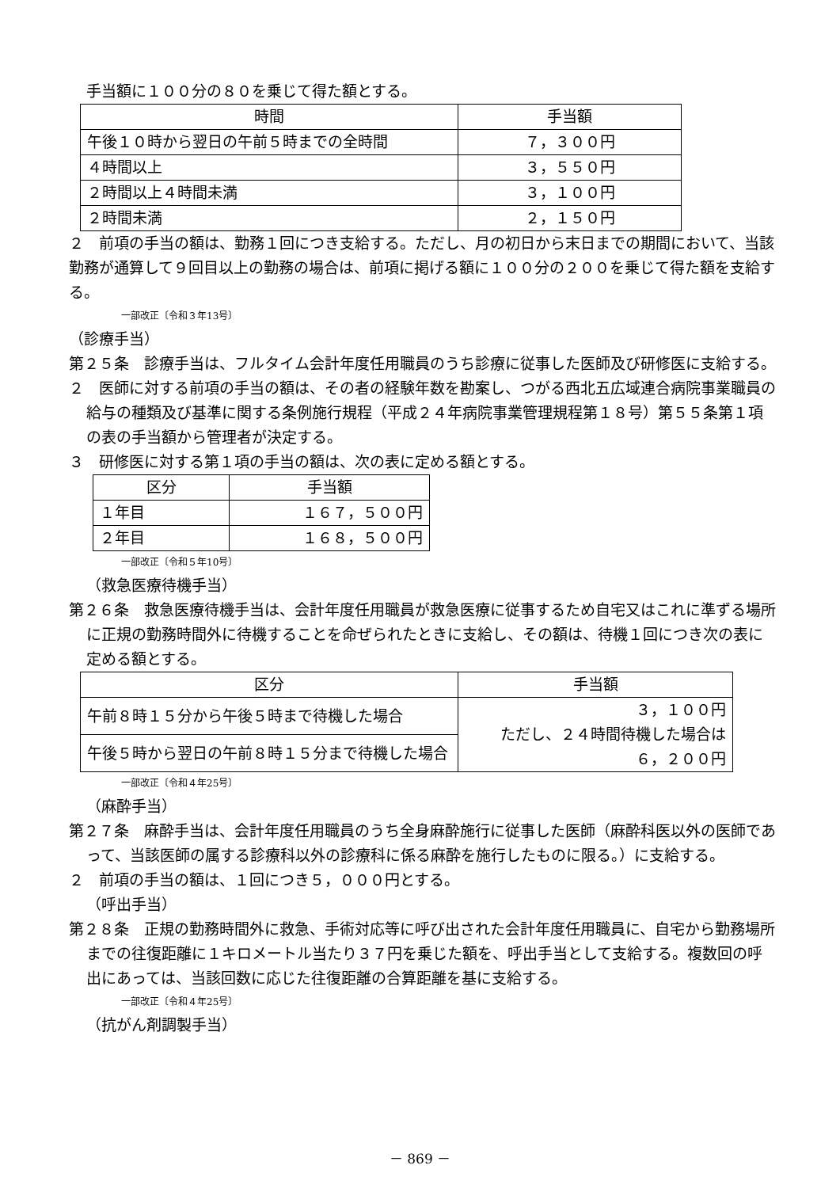手当額に１００分の８０を乗じて得た額とする。
| 時間 | 手当額 |
| --- | --- |
| 午後１０時から翌日の午前５時までの全時間 | ７，３００円 |
| ４時間以上 | ３，５５０円 |
| ２時間以上４時間未満 | ３，１００円 |
| ２時間未満 | ２，１５０円 |
２　前項の手当の額は、勤務１回につき支給する。ただし、月の初日から末日までの期間において、当該勤務が通算して９回目以上の勤務の場合は、前項に掲げる額に１００分の２００を乗じて得た額を支給する。
一部改正〔令和３年13号〕
（診療手当）
第２５条　診療手当は、フルタイム会計年度任用職員のうち診療に従事した医師及び研修医に支給する。
２　医師に対する前項の手当の額は、その者の経験年数を勘案し、つがる西北五広域連合病院事業職員の給与の種類及び基準に関する条例施行規程（平成２４年病院事業管理規程第１８号）第５５条第１項の表の手当額から管理者が決定する。
３　研修医に対する第１項の手当の額は、次の表に定める額とする。
| 区分 | 手当額 |
| --- | --- |
| １年目 | １６７，５００円 |
| ２年目 | １６８，５００円 |
一部改正〔令和５年10号〕
（救急医療待機手当）
第２６条　救急医療待機手当は、会計年度任用職員が救急医療に従事するため自宅又はこれに準ずる場所に正規の勤務時間外に待機することを命ぜられたときに支給し、その額は、待機１回につき次の表に定める額とする。
| 区分 | 手当額 |
| --- | --- |
| 午前８時１５分から午後５時まで待機した場合 | ３，１００円 ただし、２４時間待機した場合は ６，２００円 |
| 午後５時から翌日の午前８時１５分まで待機した場合 | |
一部改正〔令和４年25号〕
（麻酔手当）
第２７条　麻酔手当は、会計年度任用職員のうち全身麻酔施行に従事した医師（麻酔科医以外の医師であって、当該医師の属する診療科以外の診療科に係る麻酔を施行したものに限る。）に支給する。
２　前項の手当の額は、１回につき５，０００円とする。
（呼出手当）
第２８条　正規の勤務時間外に救急、手術対応等に呼び出された会計年度任用職員に、自宅から勤務場所までの往復距離に１キロメートル当たり３７円を乗じた額を、呼出手当として支給する。複数回の呼出にあっては、当該回数に応じた往復距離の合算距離を基に支給する。
一部改正〔令和４年25号〕
（抗がん剤調製手当）
－ 869 －